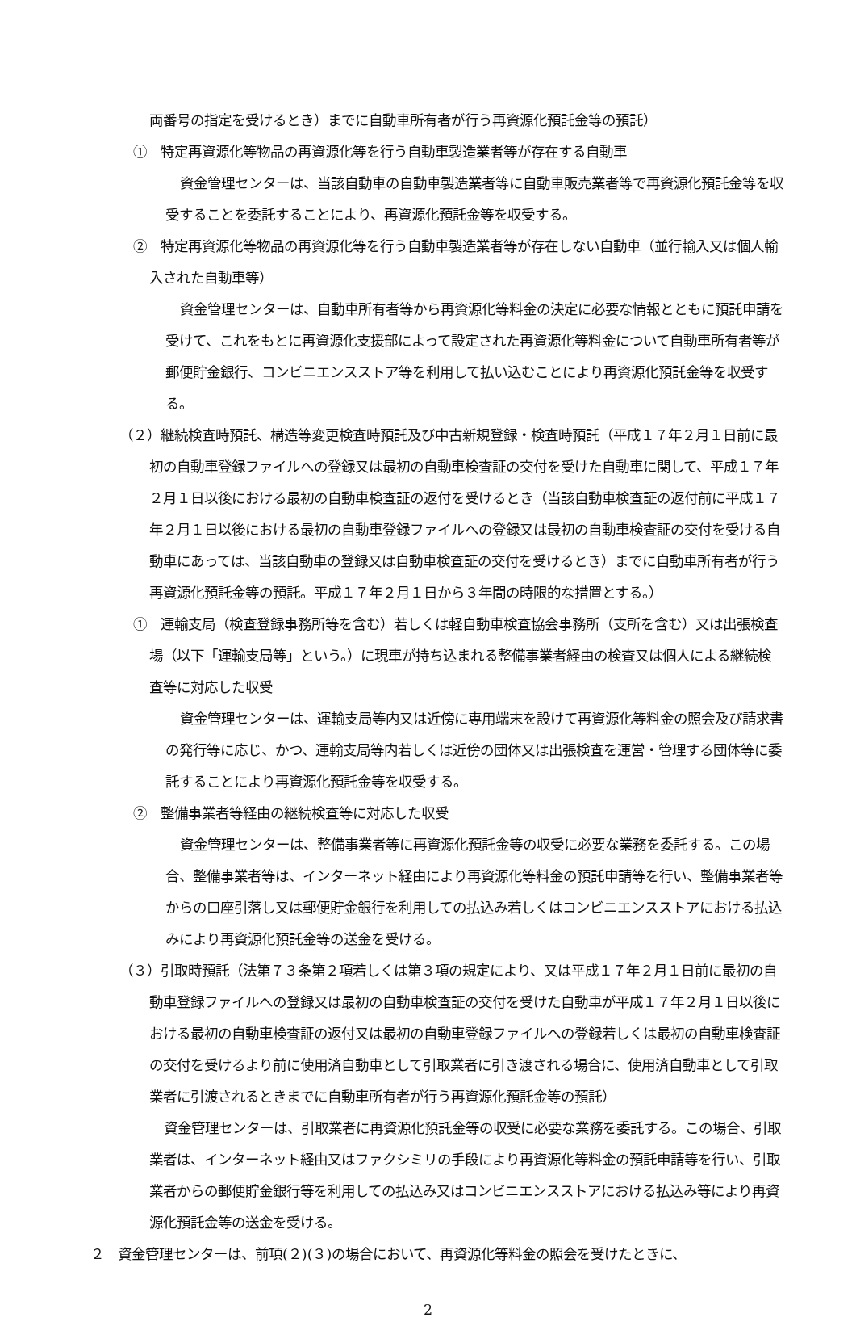両番号の指定を受けるとき）までに自動車所有者が行う再資源化預託金等の預託）
①　特定再資源化等物品の再資源化等を行う自動車製造業者等が存在する自動車
資金管理センターは、当該自動車の自動車製造業者等に自動車販売業者等で再資源化預託金等を収受することを委託することにより、再資源化預託金等を収受する。
②　特定再資源化等物品の再資源化等を行う自動車製造業者等が存在しない自動車（並行輸入又は個人輸入された自動車等）
資金管理センターは、自動車所有者等から再資源化等料金の決定に必要な情報とともに預託申請を受けて、これをもとに再資源化支援部によって設定された再資源化等料金について自動車所有者等が郵便貯金銀行、コンビニエンスストア等を利用して払い込むことにより再資源化預託金等を収受する。
（２）継続検査時預託、構造等変更検査時預託及び中古新規登録・検査時預託（平成１７年２月１日前に最初の自動車登録ファイルへの登録又は最初の自動車検査証の交付を受けた自動車に関して、平成１７年２月１日以後における最初の自動車検査証の返付を受けるとき（当該自動車検査証の返付前に平成１７年２月１日以後における最初の自動車登録ファイルへの登録又は最初の自動車検査証の交付を受ける自動車にあっては、当該自動車の登録又は自動車検査証の交付を受けるとき）までに自動車所有者が行う再資源化預託金等の預託。平成１７年２月１日から３年間の時限的な措置とする。）
①　運輸支局（検査登録事務所等を含む）若しくは軽自動車検査協会事務所（支所を含む）又は出張検査場（以下「運輸支局等」という。）に現車が持ち込まれる整備事業者経由の検査又は個人による継続検査等に対応した収受
資金管理センターは、運輸支局等内又は近傍に専用端末を設けて再資源化等料金の照会及び請求書の発行等に応じ、かつ、運輸支局等内若しくは近傍の団体又は出張検査を運営・管理する団体等に委託することにより再資源化預託金等を収受する。
②　整備事業者等経由の継続検査等に対応した収受
資金管理センターは、整備事業者等に再資源化預託金等の収受に必要な業務を委託する。この場合、整備事業者等は、インターネット経由により再資源化等料金の預託申請等を行い、整備事業者等からの口座引落し又は郵便貯金銀行を利用しての払込み若しくはコンビニエンスストアにおける払込みにより再資源化預託金等の送金を受ける。
（３）引取時預託（法第７３条第２項若しくは第３項の規定により、又は平成１７年２月１日前に最初の自動車登録ファイルへの登録又は最初の自動車検査証の交付を受けた自動車が平成１７年２月１日以後における最初の自動車検査証の返付又は最初の自動車登録ファイルへの登録若しくは最初の自動車検査証の交付を受けるより前に使用済自動車として引取業者に引き渡される場合に、使用済自動車として引取業者に引渡されるときまでに自動車所有者が行う再資源化預託金等の預託）
資金管理センターは、引取業者に再資源化預託金等の収受に必要な業務を委託する。この場合、引取業者は、インターネット経由又はファクシミリの手段により再資源化等料金の預託申請等を行い、引取業者からの郵便貯金銀行等を利用しての払込み又はコンビニエンスストアにおける払込み等により再資源化預託金等の送金を受ける。
２　資金管理センターは、前項(２)(３)の場合において、再資源化等料金の照会を受けたときに、
2